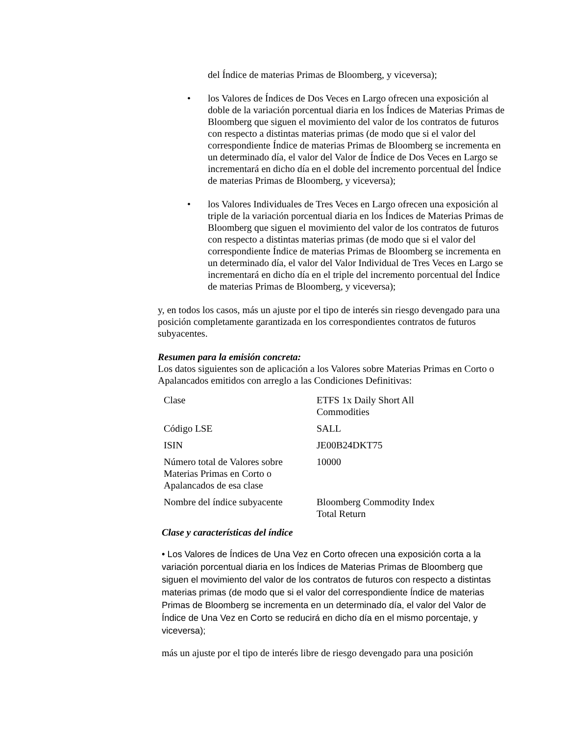del Índice de materias Primas de Bloomberg, y viceversa);
• los Valores de Índices de Dos Veces en Largo ofrecen una exposición al doble de la variación porcentual diaria en los Índices de Materias Primas de Bloomberg que siguen el movimiento del valor de los contratos de futuros con respecto a distintas materias primas (de modo que si el valor del correspondiente Índice de materias Primas de Bloomberg se incrementa en un determinado día, el valor del Valor de Índice de Dos Veces en Largo se incrementará en dicho día en el doble del incremento porcentual del Índice de materias Primas de Bloomberg, y viceversa);
• los Valores Individuales de Tres Veces en Largo ofrecen una exposición al triple de la variación porcentual diaria en los Índices de Materias Primas de Bloomberg que siguen el movimiento del valor de los contratos de futuros con respecto a distintas materias primas (de modo que si el valor del correspondiente Índice de materias Primas de Bloomberg se incrementa en un determinado día, el valor del Valor Individual de Tres Veces en Largo se incrementará en dicho día en el triple del incremento porcentual del Índice de materias Primas de Bloomberg, y viceversa);
y, en todos los casos, más un ajuste por el tipo de interés sin riesgo devengado para una posición completamente garantizada en los correspondientes contratos de futuros subyacentes.
Resumen para la emisión concreta:
Los datos siguientes son de aplicación a los Valores sobre Materias Primas en Corto o Apalancados emitidos con arreglo a las Condiciones Definitivas:
| Clase | ETFS 1x Daily Short All Commodities |
| Código LSE | SALL |
| ISIN | JE00B24DKT75 |
| Número total de Valores sobre Materias Primas en Corto o Apalancados de esa clase | 10000 |
| Nombre del índice subyacente | Bloomberg Commodity Index Total Return |
Clase y características del índice
• Los Valores de Índices de Una Vez en Corto ofrecen una exposición corta a la variación porcentual diaria en los Índices de Materias Primas de Bloomberg que siguen el movimiento del valor de los contratos de futuros con respecto a distintas materias primas (de modo que si el valor del correspondiente Índice de materias Primas de Bloomberg se incrementa en un determinado día, el valor del Valor de Índice de Una Vez en Corto se reducirá en dicho día en el mismo porcentaje, y viceversa);
más un ajuste por el tipo de interés libre de riesgo devengado para una posición